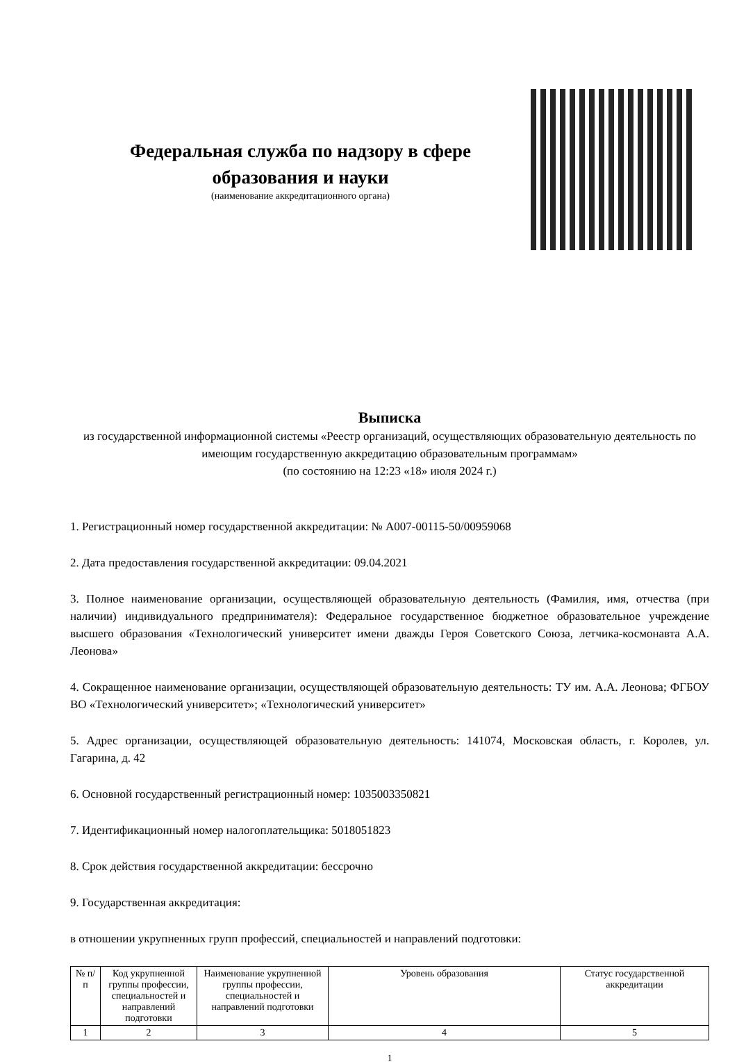Федеральная служба по надзору в сфере
образования и науки
(наименование аккредитационного органа)
Выписка
из государственной информационной системы «Реестр организаций, осуществляющих образовательную деятельность по имеющим государственную аккредитацию образовательным программам»
(по состоянию на 12:23 «18» июля 2024 г.)
1. Регистрационный номер государственной аккредитации: № А007-00115-50/00959068
2. Дата предоставления государственной аккредитации: 09.04.2021
3. Полное наименование организации, осуществляющей образовательную деятельность (Фамилия, имя, отчества (при наличии) индивидуального предпринимателя): Федеральное государственное бюджетное образовательное учреждение высшего образования «Технологический университет имени дважды Героя Советского Союза, летчика-космонавта А.А. Леонова»
4. Сокращенное наименование организации, осуществляющей образовательную деятельность: ТУ им. А.А. Леонова; ФГБОУ ВО «Технологический университет»; «Технологический университет»
5. Адрес организации, осуществляющей образовательную деятельность: 141074, Московская область, г. Королев, ул. Гагарина, д. 42
6. Основной государственный регистрационный номер: 1035003350821
7. Идентификационный номер налогоплательщика: 5018051823
8. Срок действия государственной аккредитации: бессрочно
9. Государственная аккредитация:
в отношении укрупненных групп профессий, специальностей и направлений подготовки:
| № п/п | Код укрупненной группы профессии, специальностей и направлений подготовки | Наименование укрупненной группы профессии, специальностей и направлений подготовки | Уровень образования | Статус государственной аккредитации |
| --- | --- | --- | --- | --- |
| 1 | 2 | 3 | 4 | 5 |
1